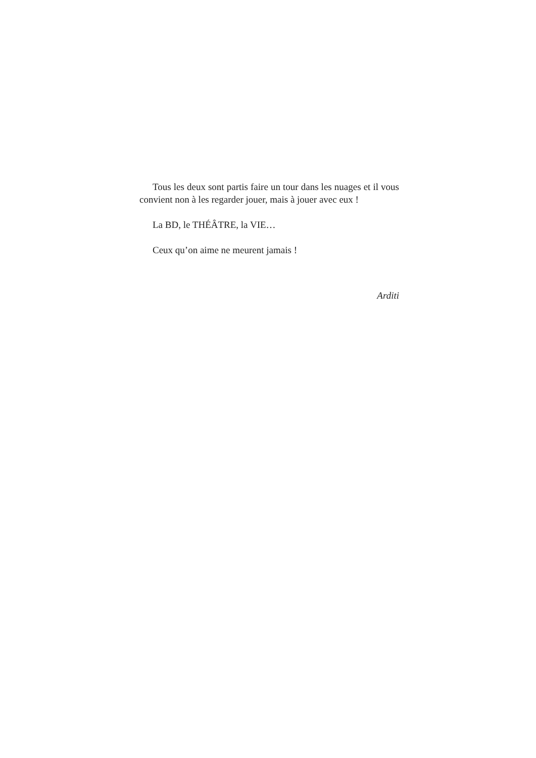Tous les deux sont partis faire un tour dans les nuages et il vous convient non à les regarder jouer, mais à jouer avec eux !
La BD, le THÉÂTRE, la VIE…
Ceux qu’on aime ne meurent jamais !
Arditi